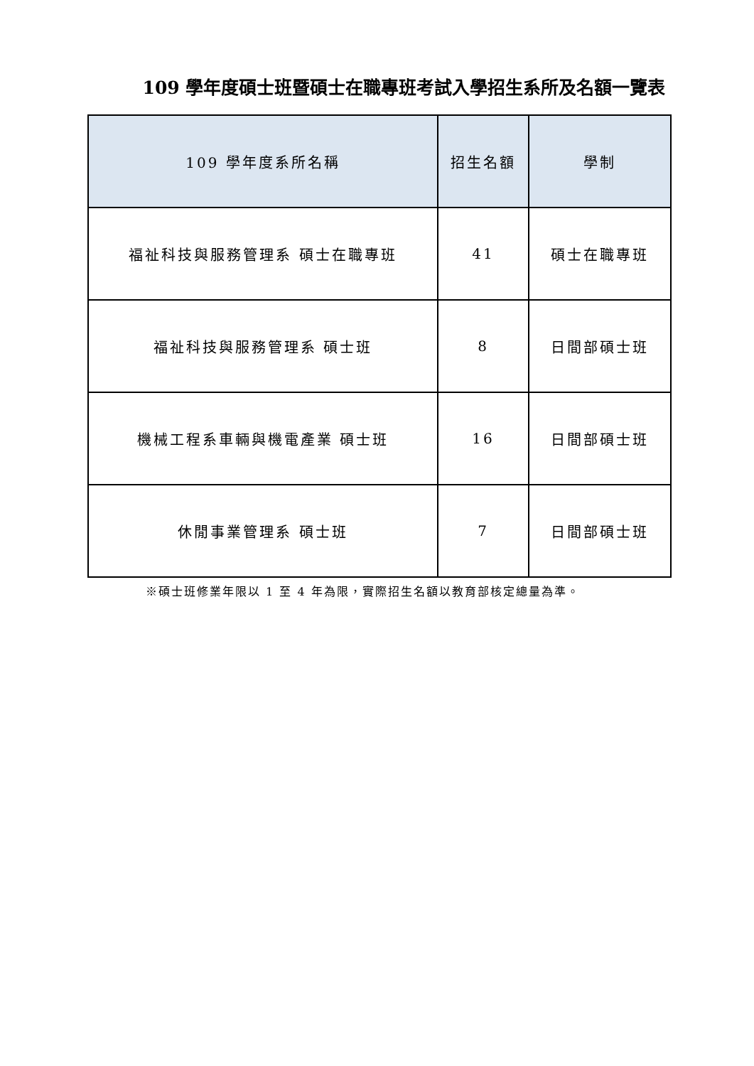109 學年度碩士班暨碩士在職專班考試入學招生系所及名額一覽表
| 109 學年度系所名稱 | 招生名額 | 學制 |
| --- | --- | --- |
| 福祉科技與服務管理系 碩士在職專班 | 41 | 碩士在職專班 |
| 福祉科技與服務管理系 碩士班 | 8 | 日間部碩士班 |
| 機械工程系車輛與機電產業 碩士班 | 16 | 日間部碩士班 |
| 休閒事業管理系 碩士班 | 7 | 日間部碩士班 |
※碩士班修業年限以 1 至 4 年為限，實際招生名額以教育部核定總量為準。